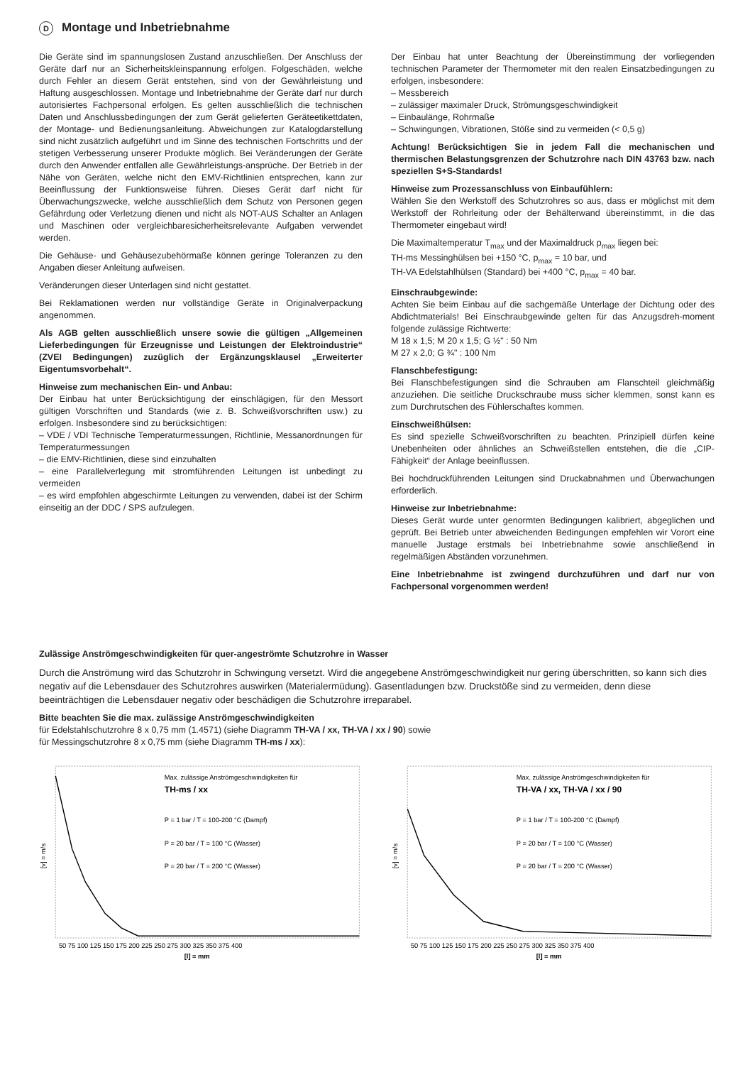D Montage und Inbetriebnahme
Die Geräte sind im spannungslosen Zustand anzuschließen. Der Anschluss der Geräte darf nur an Sicherheitskleinspannung erfolgen. Folgeschäden, welche durch Fehler an diesem Gerät entstehen, sind von der Gewährleistung und Haftung ausgeschlossen. Montage und Inbetriebnahme der Geräte darf nur durch autorisiertes Fachpersonal erfolgen. Es gelten ausschließlich die technischen Daten und Anschlussbedingungen der zum Gerät gelieferten Geräteetikettdaten, der Montage- und Bedienungsanleitung. Abweichungen zur Katalogdarstellung sind nicht zusätzlich aufgeführt und im Sinne des technischen Fortschritts und der stetigen Verbesserung unserer Produkte möglich. Bei Veränderungen der Geräte durch den Anwender entfallen alle Gewährleistungs-ansprüche. Der Betrieb in der Nähe von Geräten, welche nicht den EMV-Richtlinien entsprechen, kann zur Beeinflussung der Funktionsweise führen. Dieses Gerät darf nicht für Überwachungszwecke, welche ausschließlich dem Schutz von Personen gegen Gefährdung oder Verletzung dienen und nicht als NOT-AUS Schalter an Anlagen und Maschinen oder vergleichbaresicherheitsrelevante Aufgaben verwendet werden.
Die Gehäuse- und Gehäusezubehörmaße können geringe Toleranzen zu den Angaben dieser Anleitung aufweisen.
Veränderungen dieser Unterlagen sind nicht gestattet.
Bei Reklamationen werden nur vollständige Geräte in Originalverpackung angenommen.
Als AGB gelten ausschließlich unsere sowie die gültigen „Allgemeinen Lieferbedingungen für Erzeugnisse und Leistungen der Elektroindustrie“ (ZVEI Bedingungen) zuzüglich der Ergänzungsklausel „Erweiterter Eigentumsvorbehalt“.
Hinweise zum mechanischen Ein- und Anbau:
Der Einbau hat unter Berücksichtigung der einschlägigen, für den Messort gültigen Vorschriften und Standards (wie z. B. Schweißvorschriften usw.) zu erfolgen. Insbesondere sind zu berücksichtigen:
– VDE / VDI Technische Temperaturmessungen, Richtlinie, Messanordnungen für Temperaturmessungen
– die EMV-Richtlinien, diese sind einzuhalten
– eine Parallelverlegung mit stromführenden Leitungen ist unbedingt zu vermeiden
– es wird empfohlen abgeschirmte Leitungen zu verwenden, dabei ist der Schirm einseitig an der DDC / SPS aufzulegen.
Der Einbau hat unter Beachtung der Übereinstimmung der vorliegenden technischen Parameter der Thermometer mit den realen Einsatzbedingungen zu erfolgen, insbesondere:
– Messbereich
– zulässiger maximaler Druck, Strömungsgeschwindigkeit
– Einbaulänge, Rohrmaße
– Schwingungen, Vibrationen, Stöße sind zu vermeiden (< 0,5 g)
Achtung! Berücksichtigen Sie in jedem Fall die mechanischen und thermischen Belastungsgrenzen der Schutzrohre nach DIN 43763 bzw. nach speziellen S+S-Standards!
Hinweise zum Prozessanschluss von Einbaufühlern:
Wählen Sie den Werkstoff des Schutzrohres so aus, dass er möglichst mit dem Werkstoff der Rohrleitung oder der Behälterwand übereinstimmt, in die das Thermometer eingebaut wird!
Die Maximaltemperatur T<sub>max</sub> und der Maximaldruck p<sub>max</sub> liegen bei:
TH-ms Messinghülsen bei +150 °C, p<sub>max</sub> = 10 bar, und
TH-VA Edelstahlhülsen (Standard) bei +400 °C, p<sub>max</sub> = 40 bar.
Einschraubgewinde:
Achten Sie beim Einbau auf die sachgemäße Unterlage der Dichtung oder des Abdichtmaterials! Bei Einschraubgewinde gelten für das Anzugsdreh-moment folgende zulässige Richtwerte:
M 18 x 1,5; M 20 x 1,5; G ½" : 50 Nm
M 27 x 2,0; G ¾" : 100 Nm
Flanschbefestigung:
Bei Flanschbefestigungen sind die Schrauben am Flanschteil gleichmäßig anzuziehen. Die seitliche Druckschraube muss sicher klemmen, sonst kann es zum Durchrutschen des Fühlerschaftes kommen.
Einschweißhülsen:
Es sind spezielle Schweißvorschriften zu beachten. Prinzipiell dürfen keine Unebenheiten oder ähnliches an Schweißstellen entstehen, die die „CIP-Fähigkeit“ der Anlage beeinflussen.
Bei hochdruckführenden Leitungen sind Druckabnahmen und Überwachungen erforderlich.
Hinweise zur Inbetriebnahme:
Dieses Gerät wurde unter genormten Bedingungen kalibriert, abgeglichen und geprüft. Bei Betrieb unter abweichenden Bedingungen empfehlen wir Vorort eine manuelle Justage erstmals bei Inbetriebnahme sowie anschließend in regelmäßigen Abständen vorzunehmen.
Eine Inbetriebnahme ist zwingend durchzuführen und darf nur von Fachpersonal vorgenommen werden!
Zulässige Anströmgeschwindigkeiten für quer-angeströmte Schutzrohre in Wasser
Durch die Anströmung wird das Schutzrohr in Schwingung versetzt. Wird die angegebene Anströmgeschwindigkeit nur gering überschritten, so kann sich dies negativ auf die Lebensdauer des Schutzrohres auswirken (Materialermüdung). Gasentladungen bzw. Druckstöße sind zu vermeiden, denn diese beeinträchtigen die Lebensdauer negativ oder beschädigen die Schutzrohre irreparabel.
Bitte beachten Sie die max. zulässige Anströmgeschwindigkeiten
für Edelstahlschutzrohre 8 x 0,75 mm (1.4571) (siehe Diagramm TH-VA / xx, TH-VA / xx / 90) sowie
für Messingschutzrohre 8 x 0,75 mm (siehe Diagramm TH-ms / xx):
[v] = m/s
50 75 100 125 150 175 200 225 250 275 300 325 350 375 400
[l] = mm
Max. zulässige Anströmgeschwindigkeiten für
TH-ms / xx
P = 1 bar / T = 100-200 °C (Dampf)
P = 20 bar / T = 100 °C (Wasser)
P = 20 bar / T = 200 °C (Wasser)
[v] = m/s
50 75 100 125 150 175 200 225 250 275 300 325 350 375 400
[l] = mm
Max. zulässige Anströmgeschwindigkeiten für
TH-VA / xx, TH-VA / xx / 90
P = 1 bar / T = 100-200 °C (Dampf)
P = 20 bar / T = 100 °C (Wasser)
P = 20 bar / T = 200 °C (Wasser)